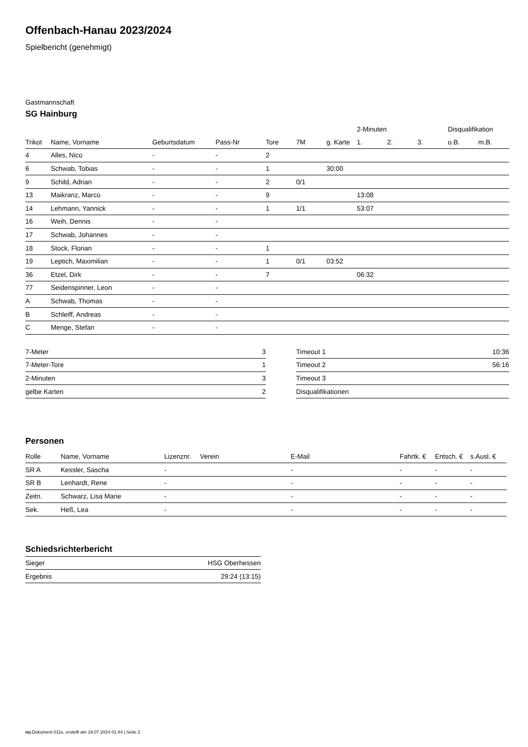Offenbach-Hanau 2023/2024
Spielbericht (genehmigt)
Gastmannschaft
SG Hainburg
| | | | | | | | 2-Minuten | | | Disqualifikation | |
| --- | --- | --- | --- | --- | --- | --- | --- | --- | --- | --- | --- |
| Trikot | Name, Vorname | Geburtsdatum | Pass-Nr | Tore | 7M | g. Karte | 1. | 2. | 3. | o.B. | m.B. |
| 4 | Alles, Nico | - | - | 2 | | | | | | | |
| 6 | Schwab, Tobias | - | - | 1 | | 30:00 | | | | | |
| 9 | Schild, Adrian | - | - | 2 | 0/1 | | | | | | |
| 13 | Maikranz, Marco | - | - | 9 | | | 13:08 | | | | |
| 14 | Lehmann, Yannick | - | - | 1 | 1/1 | | 53:07 | | | | |
| 16 | Weih, Dennis | - | - | | | | | | | | |
| 17 | Schwab, Johannes | - | - | | | | | | | | |
| 18 | Stock, Florian | - | - | 1 | | | | | | | |
| 19 | Leptich, Maximilian | - | - | 1 | 0/1 | 03:52 | | | | | |
| 36 | Etzel, Dirk | - | - | 7 | | | 06:32 | | | | |
| 77 | Seidenspinner, Leon | - | - | | | | | | | | |
| A | Schwab, Thomas | - | - | | | | | | | | |
| B | Schleiff, Andreas | - | - | | | | | | | | |
| C | Menge, Stefan | - | - | | | | | | | | |
| 7-Meter | 3 |
| 7-Meter-Tore | 1 |
| 2-Minuten | 3 |
| gelbe Karten | 2 |
| Timeout 1 | 10:36 |
| Timeout 2 | 56:16 |
| Timeout 3 | |
| Disqualifikationen | |
Personen
| Rolle | Name, Vorname | Lizenznr. | Verein | E-Mail | Fahrtk. € | Entsch. € | s.Ausl. € |
| --- | --- | --- | --- | --- | --- | --- | --- |
| SR A | Kessler, Sascha | - | | - | - | - | - |
| SR B | Lenhardt, Rene | - | | - | - | - | - |
| Zeitn. | Schwarz, Lisa Marie | - | | - | - | - | - |
| Sek. | Heß, Lea | - | | - | - | - | - |
Schiedsrichterbericht
| Sieger | HSG Oberhessen |
| Ergebnis | 29:24 (13:15) |
nu.Dokument 011e, erstellt am 19.07.2024 01:44 | Seite 2